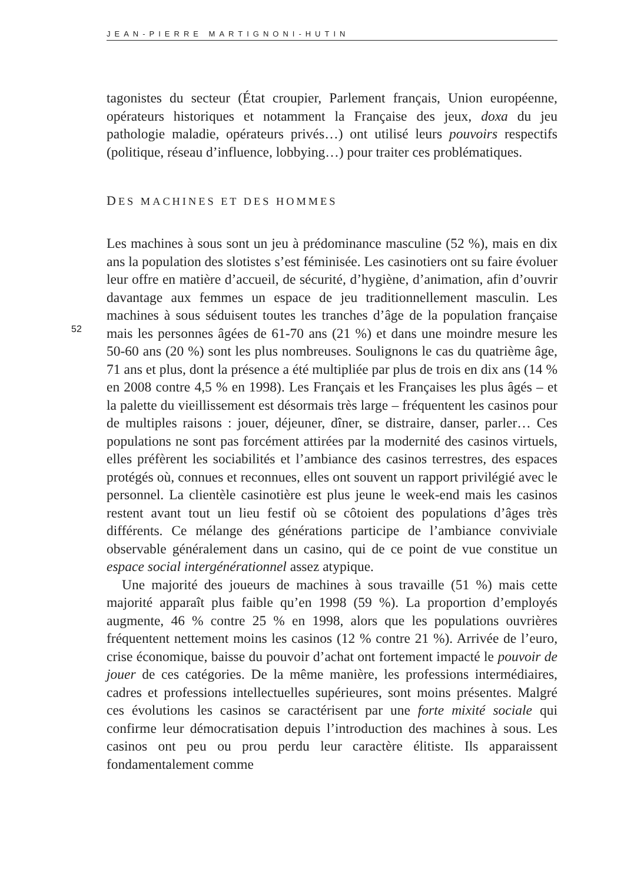JEAN-PIERRE MARTIGNONI-HUTIN
tagonistes du secteur (État croupier, Parlement français, Union européenne, opérateurs historiques et notamment la Française des jeux, doxa du jeu pathologie maladie, opérateurs privés…) ont utilisé leurs pouvoirs respectifs (politique, réseau d’influence, lobbying…) pour traiter ces problématiques.
DES MACHINES ET DES HOMMES
Les machines à sous sont un jeu à prédominance masculine (52 %), mais en dix ans la population des slotistes s’est féminisée. Les casinotiers ont su faire évoluer leur offre en matière d’accueil, de sécurité, d’hygiène, d’animation, afin d’ouvrir davantage aux femmes un espace de jeu traditionnellement masculin. Les machines à sous séduisent toutes les tranches d’âge de la population française mais les personnes âgées de 61-70 ans (21 %) et dans une moindre mesure les 50-60 ans (20 %) sont les plus nombreuses. Soulignons le cas du quatrième âge, 71 ans et plus, dont la présence a été multipliée par plus de trois en dix ans (14 % en 2008 contre 4,5 % en 1998). Les Français et les Françaises les plus âgés – et la palette du vieillissement est désormais très large – fréquentent les casinos pour de multiples raisons : jouer, déjeuner, dîner, se distraire, danser, parler… Ces populations ne sont pas forcément attirées par la modernité des casinos virtuels, elles préfèrent les sociabilités et l’ambiance des casinos terrestres, des espaces protégés où, connues et reconnues, elles ont souvent un rapport privilégié avec le personnel. La clientèle casinotière est plus jeune le week-end mais les casinos restent avant tout un lieu festif où se côtoient des populations d’âges très différents. Ce mélange des générations participe de l’ambiance conviviale observable généralement dans un casino, qui de ce point de vue constitue un espace social intergénérationnel assez atypique.
52
Une majorité des joueurs de machines à sous travaille (51 %) mais cette majorité apparaît plus faible qu’en 1998 (59 %). La proportion d’employés augmente, 46 % contre 25 % en 1998, alors que les populations ouvrières fréquentent nettement moins les casinos (12 % contre 21 %). Arrivée de l’euro, crise économique, baisse du pouvoir d’achat ont fortement impacté le pouvoir de jouer de ces catégories. De la même manière, les professions intermédiaires, cadres et professions intellectuelles supérieures, sont moins présentes. Malgré ces évolutions les casinos se caractérisent par une forte mixité sociale qui confirme leur démocratisation depuis l’introduction des machines à sous. Les casinos ont peu ou prou perdu leur caractère élitiste. Ils apparaissent fondamentalement comme